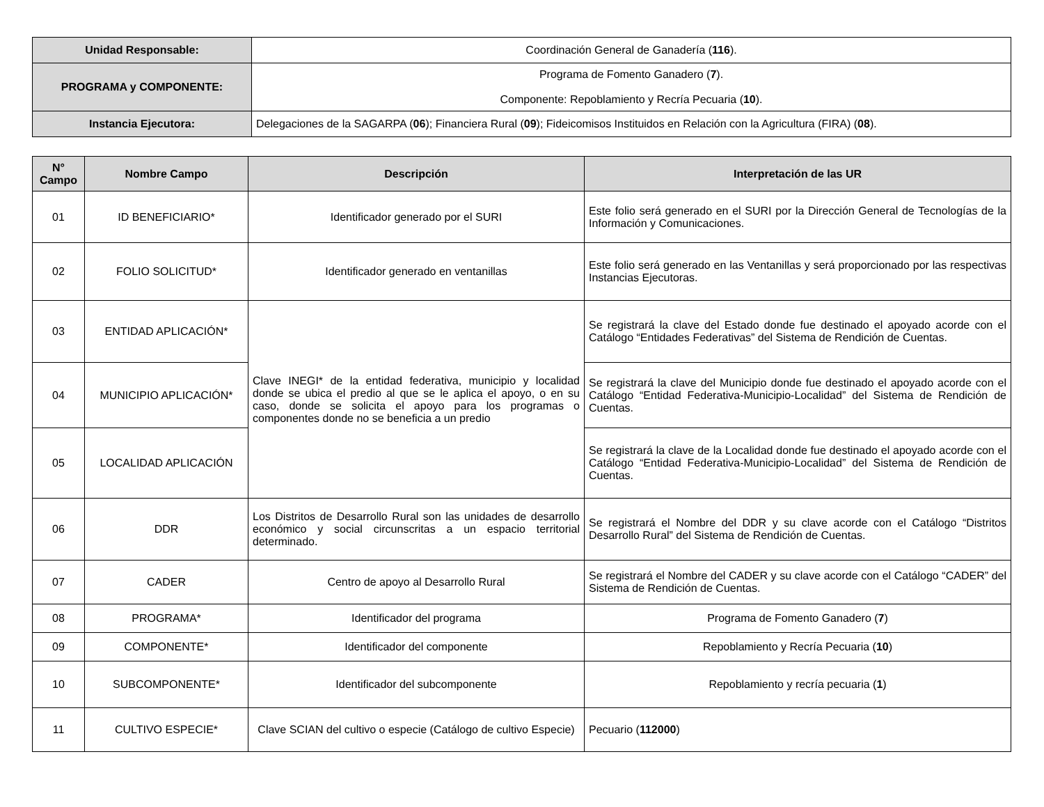| Unidad Responsable: | Coordinación General de Ganadería ( 116 ). |
| PROGRAMA y COMPONENTE: | Programa de Fomento Ganadero ( 7 ). Componente: Repoblamiento y Recría Pecuaria ( 10 ). |
| Instancia Ejecutora: | Delegaciones de la SAGARPA ( 06 ); Financiera Rural ( 09 ); Fideicomisos Instituidos en Relación con la Agricultura (FIRA) ( 08 ). |
| N° Campo | Nombre Campo | Descripción | Interpretación de las UR |
| --- | --- | --- | --- |
| 01 | ID BENEFICIARIO* | Identificador generado por el SURI | Este folio será generado en el SURI por la Dirección General de Tecnologías de la Información y Comunicaciones. |
| 02 | FOLIO SOLICITUD* | Identificador generado en ventanillas | Este folio será generado en las Ventanillas y será proporcionado por las respectivas Instancias Ejecutoras. |
| 03 | ENTIDAD APLICACIÓN* | Clave INEGI* de la entidad federativa, municipio y localidad donde se ubica el predio al que se le aplica el apoyo, o en su caso, donde se solicita el apoyo para los programas o componentes donde no se beneficia a un predio | Se registrará la clave del Estado donde fue destinado el apoyado acorde con el Catálogo “Entidades Federativas” del Sistema de Rendición de Cuentas. |
| 04 | MUNICIPIO APLICACIÓN* | | Se registrará la clave del Municipio donde fue destinado el apoyado acorde con el Catálogo “Entidad Federativa-Municipio-Localidad” del Sistema de Rendición de Cuentas. |
| 05 | LOCALIDAD APLICACIÓN | | Se registrará la clave de la Localidad donde fue destinado el apoyado acorde con el Catálogo “Entidad Federativa-Municipio-Localidad” del Sistema de Rendición de Cuentas. |
| 06 | DDR | Los Distritos de Desarrollo Rural son las unidades de desarrollo económico y social circunscritas a un espacio territorial determinado. | Se registrará el Nombre del DDR y su clave acorde con el Catálogo “Distritos Desarrollo Rural” del Sistema de Rendición de Cuentas. |
| 07 | CADER | Centro de apoyo al Desarrollo Rural | Se registrará el Nombre del CADER y su clave acorde con el Catálogo “CADER” del Sistema de Rendición de Cuentas. |
| 08 | PROGRAMA* | Identificador del programa | Programa de Fomento Ganadero ( 7 ) |
| 09 | COMPONENTE* | Identificador del componente | Repoblamiento y Recría Pecuaria ( 10 ) |
| 10 | SUBCOMPONENTE* | Identificador del subcomponente | Repoblamiento y recría pecuaria ( 1 ) |
| 11 | CULTIVO ESPECIE* | Clave SCIAN del cultivo o especie (Catálogo de cultivo Especie) | Pecuario ( 112000 ) |